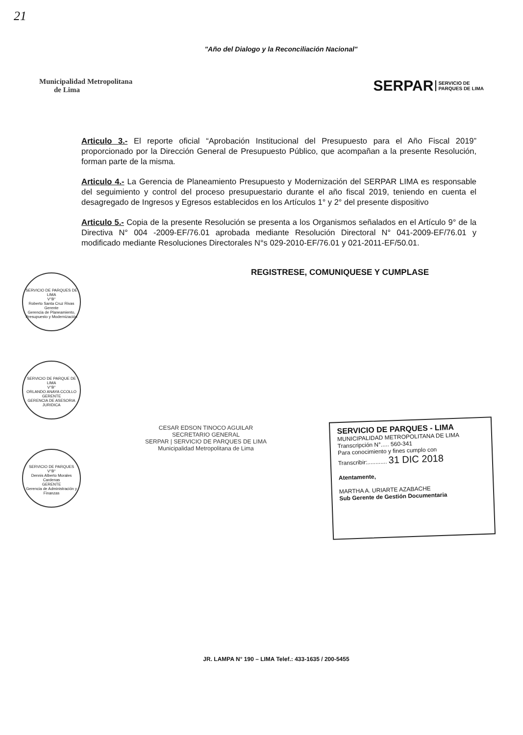21
"Año del Dialogo y la Reconciliación Nacional"
Municipalidad Metropolitana
de Lima
SERPAR SERVICIO DE
PARQUES DE LIMA
Articulo 3.- El reporte oficial “Aprobación Institucional del Presupuesto para el Año Fiscal 2019” proporcionado por la Dirección General de Presupuesto Público, que acompañan a la presente Resolución, forman parte de la misma.
Articulo 4.- La Gerencia de Planeamiento Presupuesto y Modernización del SERPAR LIMA es responsable del seguimiento y control del proceso presupuestario durante el año fiscal 2019, teniendo en cuenta el desagregado de Ingresos y Egresos establecidos en los Artículos 1° y 2° del presente dispositivo
Articulo 5.- Copia de la presente Resolución se presenta a los Organismos señalados en el Artículo 9° de la Directiva N° 004 -2009-EF/76.01 aprobada mediante Resolución Directoral N° 041-2009-EF/76.01 y modificado mediante Resoluciones Directorales N°s 029-2010-EF/76.01 y 021-2011-EF/50.01.
REGISTRESE, COMUNIQUESE Y CUMPLASE
SERVICIO DE PARQUES DE LIMA
V°B°
Roberto Santa Cruz Rivas
Gerente
Gerencia de Planeamiento, Presupuesto y Modernización
SERVICIO DE PARQUE DE LIMA
V°B°
ORLANDO ANAYA CCOLLO
GERENTE
GERENCIA DE ASESORIA JURIDICA
SERVICIO DE PARQUES
V°B°
Dennis Alberto Morales Cardenas
GERENTE
Gerencia de Administración y Finanzas
CESAR EDSON TINOCO AGUILAR
SECRETARIO GENERAL
SERPAR | SERVICIO DE PARQUES DE LIMA
Municipalidad Metropolitana de Lima
SERVICIO DE PARQUES - LIMA
MUNICIPALIDAD METROPOLITANA DE LIMA
Transcripción N°..... 560-341
Para conocimiento y fines cumplo con
Transcribir:............ 31 DIC 2018
Atentamente,
MARTHA A. URIARTE AZABACHE
Sub Gerente de Gestión Documentaria
JR. LAMPA N° 190 – LIMA Telef.: 433-1635 / 200-5455